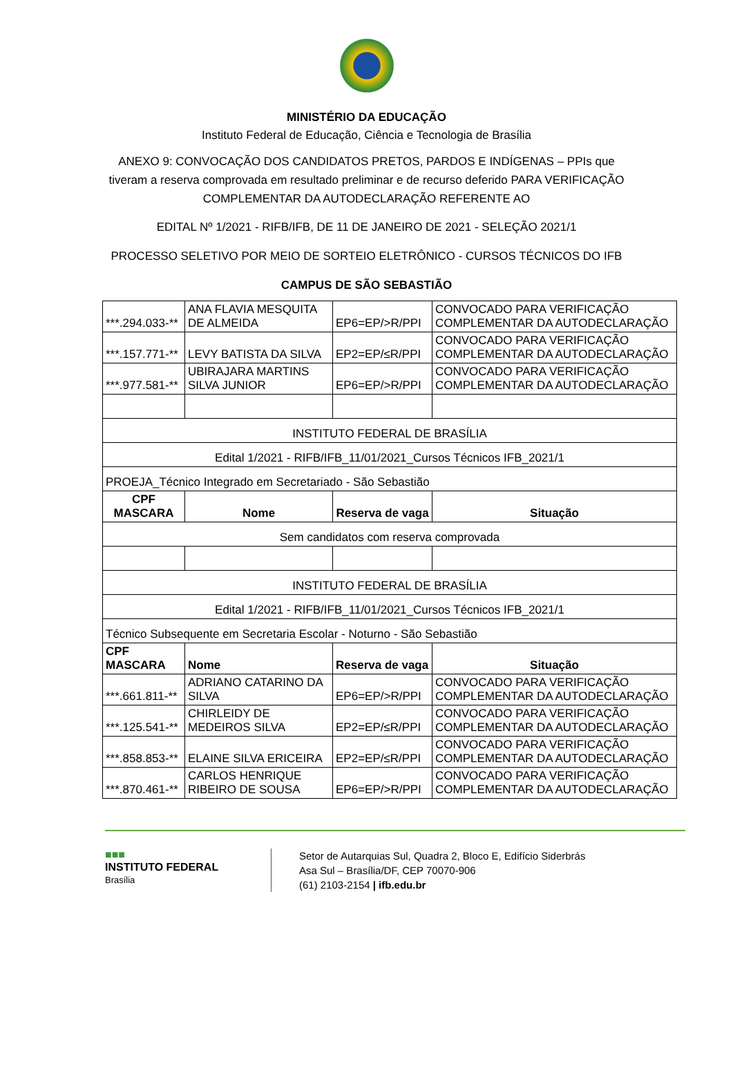MINISTÉRIO DA EDUCAÇÃO
Instituto Federal de Educação, Ciência e Tecnologia de Brasília
ANEXO 9: CONVOCAÇÃO DOS CANDIDATOS PRETOS, PARDOS E INDÍGENAS – PPIs que tiveram a reserva comprovada em resultado preliminar e de recurso deferido PARA VERIFICAÇÃO COMPLEMENTAR DA AUTODECLARAÇÃO REFERENTE AO
EDITAL Nº 1/2021 - RIFB/IFB, DE 11 DE JANEIRO DE 2021 - SELEÇÃO 2021/1
PROCESSO SELETIVO POR MEIO DE SORTEIO ELETRÔNICO - CURSOS TÉCNICOS DO IFB
CAMPUS DE SÃO SEBASTIÃO
| ***.294.033-** | ANA FLAVIA MESQUITA DE ALMEIDA | EP6=EP/>R/PPI | CONVOCADO PARA VERIFICAÇÃO COMPLEMENTAR DA AUTODECLARAÇÃO |
| ***.157.771-** | LEVY BATISTA DA SILVA | EP2=EP/≤R/PPI | CONVOCADO PARA VERIFICAÇÃO COMPLEMENTAR DA AUTODECLARAÇÃO |
| ***.977.581-** | UBIRAJARA MARTINS SILVA JUNIOR | EP6=EP/>R/PPI | CONVOCADO PARA VERIFICAÇÃO COMPLEMENTAR DA AUTODECLARAÇÃO |
| INSTITUTO FEDERAL DE BRASÍLIA | | | |
| Edital 1/2021 - RIFB/IFB_11/01/2021_Cursos Técnicos IFB_2021/1 | | | |
| PROEJA_Técnico Integrado em Secretariado - São Sebastião | | | |
| CPF MASCARA | Nome | Reserva de vaga | Situação |
| Sem candidatos com reserva comprovada | | | |
| INSTITUTO FEDERAL DE BRASÍLIA | | | |
| Edital 1/2021 - RIFB/IFB_11/01/2021_Cursos Técnicos IFB_2021/1 | | | |
| Técnico Subsequente em Secretaria Escolar - Noturno - São Sebastião | | | |
| CPF MASCARA | Nome | Reserva de vaga | Situação |
| ***.661.811-** | ADRIANO CATARINO DA SILVA | EP6=EP/>R/PPI | CONVOCADO PARA VERIFICAÇÃO COMPLEMENTAR DA AUTODECLARAÇÃO |
| ***.125.541-** | CHIRLEIDY DE MEDEIROS SILVA | EP2=EP/≤R/PPI | CONVOCADO PARA VERIFICAÇÃO COMPLEMENTAR DA AUTODECLARAÇÃO |
| ***.858.853-** | ELAINE SILVA ERICEIRA | EP2=EP/≤R/PPI | CONVOCADO PARA VERIFICAÇÃO COMPLEMENTAR DA AUTODECLARAÇÃO |
| ***.870.461-** | CARLOS HENRIQUE RIBEIRO DE SOUSA | EP6=EP/>R/PPI | CONVOCADO PARA VERIFICAÇÃO COMPLEMENTAR DA AUTODECLARAÇÃO |
■■■
INSTITUTO FEDERAL
Brasília
Setor de Autarquias Sul, Quadra 2, Bloco E, Edifício Siderbrás
Asa Sul – Brasília/DF, CEP 70070-906
(61) 2103-2154 | ifb.edu.br